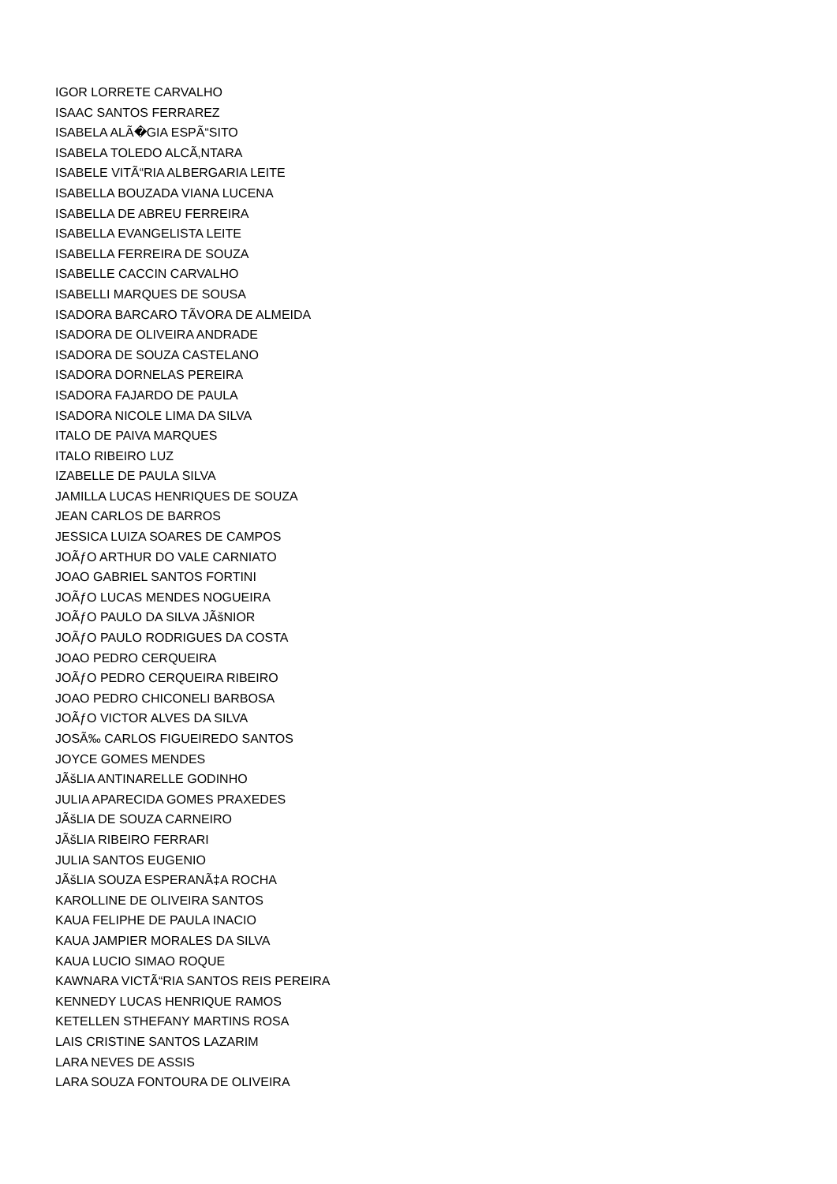IGOR LORRETE CARVALHO
ISAAC SANTOS FERRAREZ
ISABELA ALÃ�GIA ESPÃ“SITO
ISABELA TOLEDO ALCÃ‚NTARA
ISABELE VITÃ“RIA ALBERGARIA LEITE
ISABELLA BOUZADA VIANA LUCENA
ISABELLA DE ABREU FERREIRA
ISABELLA EVANGELISTA LEITE
ISABELLA FERREIRA DE SOUZA
ISABELLE CACCIN CARVALHO
ISABELLI MARQUES DE SOUSA
ISADORA BARCARO TÃVORA DE ALMEIDA
ISADORA DE OLIVEIRA ANDRADE
ISADORA DE SOUZA CASTELANO
ISADORA DORNELAS PEREIRA
ISADORA FAJARDO DE PAULA
ISADORA NICOLE LIMA DA SILVA
ITALO DE PAIVA MARQUES
ITALO RIBEIRO LUZ
IZABELLE DE PAULA SILVA
JAMILLA LUCAS HENRIQUES DE SOUZA
JEAN CARLOS DE BARROS
JESSICA LUIZA SOARES DE CAMPOS
JOÃƒO ARTHUR DO VALE CARNIATO
JOAO GABRIEL SANTOS FORTINI
JOÃƒO LUCAS MENDES NOGUEIRA
JOÃƒO PAULO DA SILVA JÃšNIOR
JOÃƒO PAULO RODRIGUES DA COSTA
JOAO PEDRO CERQUEIRA
JOÃƒO PEDRO CERQUEIRA RIBEIRO
JOAO PEDRO CHICONELI BARBOSA
JOÃƒO VICTOR ALVES DA SILVA
JOSÃ‰ CARLOS FIGUEIREDO SANTOS
JOYCE GOMES MENDES
JÃšLIA ANTINARELLE GODINHO
JULIA APARECIDA GOMES PRAXEDES
JÃšLIA DE SOUZA CARNEIRO
JÃšLIA RIBEIRO FERRARI
JULIA SANTOS EUGENIO
JÃšLIA SOUZA ESPERANÃ‡A ROCHA
KAROLLINE DE OLIVEIRA SANTOS
KAUA FELIPHE DE PAULA INACIO
KAUA JAMPIER MORALES DA SILVA
KAUA LUCIO SIMAO ROQUE
KAWNARA VICTÃ“RIA SANTOS REIS PEREIRA
KENNEDY LUCAS HENRIQUE RAMOS
KETELLEN STHEFANY MARTINS ROSA
LAIS CRISTINE SANTOS LAZARIM
LARA NEVES DE ASSIS
LARA SOUZA FONTOURA DE OLIVEIRA